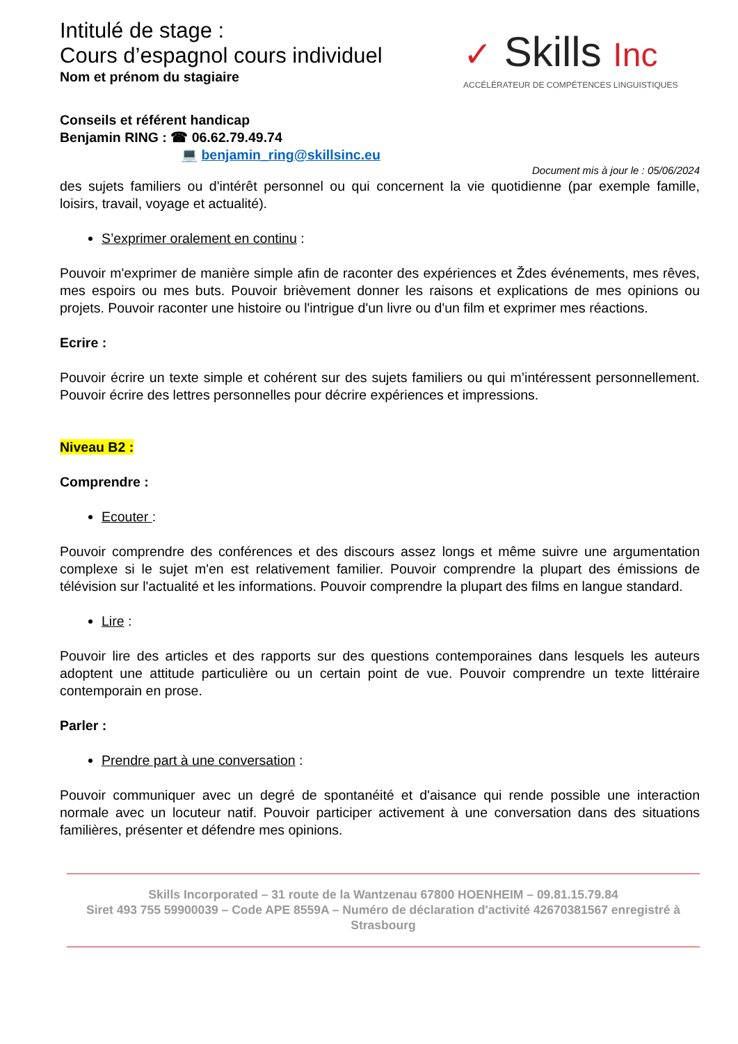Intitulé de stage :
Cours d’espagnol cours individuel
Nom et prénom du stagiaire
✓ Skills Inc
ACCÉLÉRATEUR DE COMPÉTENCES LINGUISTIQUES
Conseils et référent handicap
Benjamin RING : ☎ 06.62.79.49.74
💻 benjamin_ring@skillsinc.eu
Document mis à jour le : 05/06/2024
des sujets familiers ou d'intérêt personnel ou qui concernent la vie quotidienne (par exemple famille, loisirs, travail, voyage et actualité).
S’exprimer oralement en continu :
Pouvoir m'exprimer de manière simple afin de raconter des expériences et Ždes événements, mes rêves, mes espoirs ou mes buts. Pouvoir brièvement donner les raisons et explications de mes opinions ou projets. Pouvoir raconter une histoire ou l'intrigue d'un livre ou d'un film et exprimer mes réactions.
Ecrire :
Pouvoir écrire un texte simple et cohérent sur des sujets familiers ou qui m’intéressent personnellement. Pouvoir écrire des lettres personnelles pour décrire expériences et impressions.
Niveau B2 :
Comprendre :
Ecouter :
Pouvoir comprendre des conférences et des discours assez longs et même suivre une argumentation complexe si le sujet m'en est relativement familier. Pouvoir comprendre la plupart des émissions de télévision sur l'actualité et les informations. Pouvoir comprendre la plupart des films en langue standard.
Lire :
Pouvoir lire des articles et des rapports sur des questions contemporaines dans lesquels les auteurs adoptent une attitude particulière ou un certain point de vue. Pouvoir comprendre un texte littéraire contemporain en prose.
Parler :
Prendre part à une conversation :
Pouvoir communiquer avec un degré de spontanéité et d'aisance qui rende possible une interaction normale avec un locuteur natif. Pouvoir participer activement à une conversation dans des situations familières, présenter et défendre mes opinions.
Skills Incorporated – 31 route de la Wantzenau 67800 HOENHEIM – 09.81.15.79.84
Siret 493 755 59900039 – Code APE 8559A – Numéro de déclaration d'activité 42670381567 enregistré à Strasbourg